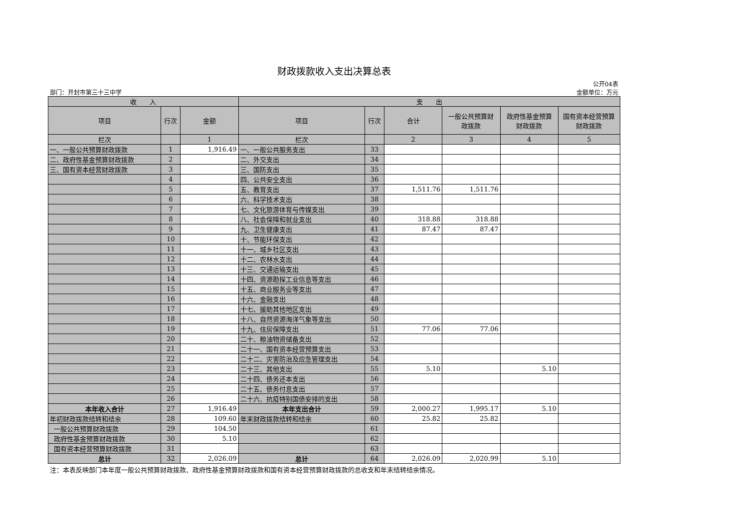财政拨款收入支出决算总表
部门：开封市第三十三中学 公开04表
金额单位：万元
| 收 入 | | | 支 出 | | | | | |
| --- | --- | --- | --- | --- | --- | --- | --- | --- |
| 项目 | 行次 | 金额 | 项目 | 行次 | 合计 | 一般公共预算财 政拨款 | 政府性基金预算 财政拨款 | 国有资本经营预算 财政拨款 |
| 栏次 | | 1 | 栏次 | | 2 | 3 | 4 | 5 |
| 一、一般公共预算财政拨款 | 1 | 1,916.49 | 一、一般公共服务支出 | 33 | | | | |
| 二、政府性基金预算财政拨款 | 2 | | 二、外交支出 | 34 | | | | |
| 三、国有资本经营财政拨款 | 3 | | 三、国防支出 | 35 | | | | |
| | 4 | | 四、公共安全支出 | 36 | | | | |
| | 5 | | 五、教育支出 | 37 | 1,511.76 | 1,511.76 | | |
| | 6 | | 六、科学技术支出 | 38 | | | | |
| | 7 | | 七、文化旅游体育与传媒支出 | 39 | | | | |
| | 8 | | 八、社会保障和就业支出 | 40 | 318.88 | 318.88 | | |
| | 9 | | 九、卫生健康支出 | 41 | 87.47 | 87.47 | | |
| | 10 | | 十、节能环保支出 | 42 | | | | |
| | 11 | | 十一、城乡社区支出 | 43 | | | | |
| | 12 | | 十二、农林水支出 | 44 | | | | |
| | 13 | | 十三、交通运输支出 | 45 | | | | |
| | 14 | | 十四、资源勘探工业信息等支出 | 46 | | | | |
| | 15 | | 十五、商业服务业等支出 | 47 | | | | |
| | 16 | | 十六、金融支出 | 48 | | | | |
| | 17 | | 十七、援助其他地区支出 | 49 | | | | |
| | 18 | | 十八、自然资源海洋气象等支出 | 50 | | | | |
| | 19 | | 十九、住房保障支出 | 51 | 77.06 | 77.06 | | |
| | 20 | | 二十、粮油物资储备支出 | 52 | | | | |
| | 21 | | 二十一、国有资本经营预算支出 | 53 | | | | |
| | 22 | | 二十二、灾害防治及应急管理支出 | 54 | | | | |
| | 23 | | 二十三、其他支出 | 55 | 5.10 | | 5.10 | |
| | 24 | | 二十四、债务还本支出 | 56 | | | | |
| | 25 | | 二十五、债务付息支出 | 57 | | | | |
| | 26 | | 二十六、抗疫特别国债安排的支出 | 58 | | | | |
| 本年收入合计 | 27 | 1,916.49 | 本年支出合计 | 59 | 2,000.27 | 1,995.17 | 5.10 | |
| 年初财政拨款结转和结余 | 28 | 109.60 | 年末财政拨款结转和结余 | 60 | 25.82 | 25.82 | | |
| 一般公共预算财政拨款 | 29 | 104.50 | | 61 | | | | |
| 政府性基金预算财政拨款 | 30 | 5.10 | | 62 | | | | |
| 国有资本经营预算财政拨款 | 31 | | | 63 | | | | |
| 总计 | 32 | 2,026.09 | 总计 | 64 | 2,026.09 | 2,020.99 | 5.10 | |
注：本表反映部门本年度一般公共预算财政拨款、政府性基金预算财政拨款和国有资本经营预算财政拨款的总收支和年末结转结余情况。